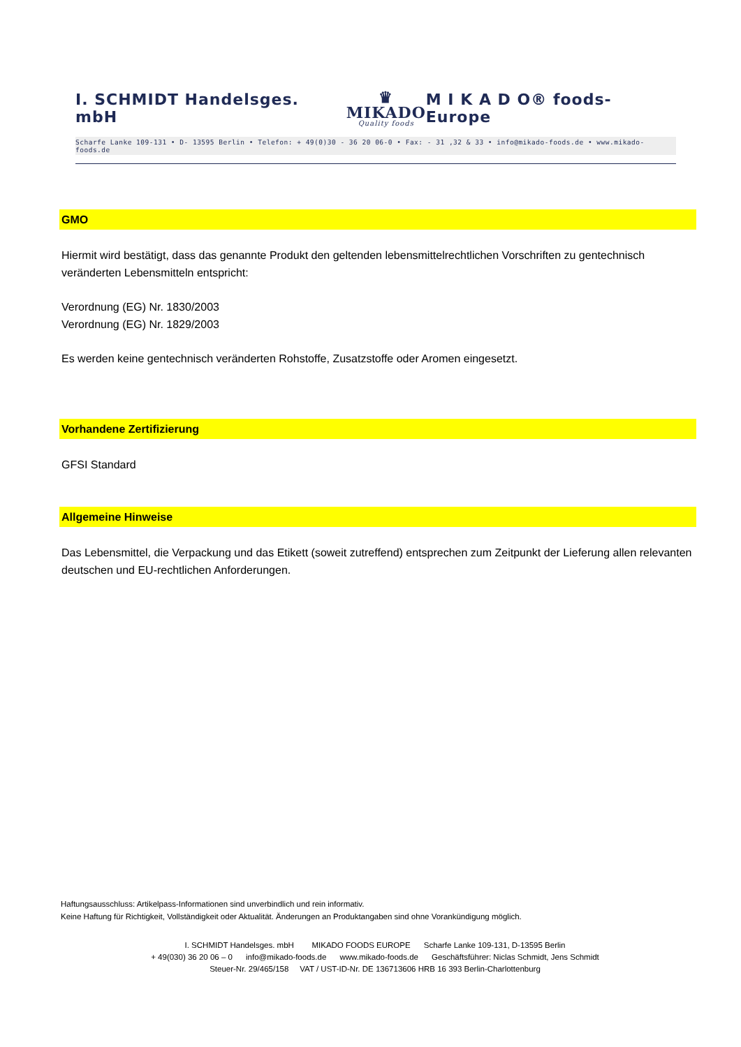I. SCHMIDT Handelsges. mbH ♛
MIKADO
Quality foods M I K A D O® foods-Europe
Scharfe Lanke 109-131 • D- 13595 Berlin • Telefon: + 49(0)30 - 36 20 06-0 • Fax: - 31 ,32 & 33 • info@mikado-foods.de • www.mikado-foods.de
GMO
Hiermit wird bestätigt, dass das genannte Produkt den geltenden lebensmittelrechtlichen Vorschriften zu gentechnisch veränderten Lebensmitteln entspricht:
Verordnung (EG) Nr. 1830/2003
Verordnung (EG) Nr. 1829/2003
Es werden keine gentechnisch veränderten Rohstoffe, Zusatzstoffe oder Aromen eingesetzt.
Vorhandene Zertifizierung
GFSI Standard
Allgemeine Hinweise
Das Lebensmittel, die Verpackung und das Etikett (soweit zutreffend) entsprechen zum Zeitpunkt der Lieferung allen relevanten deutschen und EU-rechtlichen Anforderungen.
Haftungsausschluss: Artikelpass-Informationen sind unverbindlich und rein informativ.
Keine Haftung für Richtigkeit, Vollständigkeit oder Aktualität. Änderungen an Produktangaben sind ohne Vorankündigung möglich.
I. SCHMIDT Handelsges. mbH MIKADO FOODS EUROPE Scharfe Lanke 109-131, D-13595 Berlin
+ 49(030) 36 20 06 – 0 info@mikado-foods.de www.mikado-foods.de Geschäftsführer: Niclas Schmidt, Jens Schmidt
Steuer-Nr. 29/465/158 VAT / UST-ID-Nr. DE 136713606 HRB 16 393 Berlin-Charlottenburg